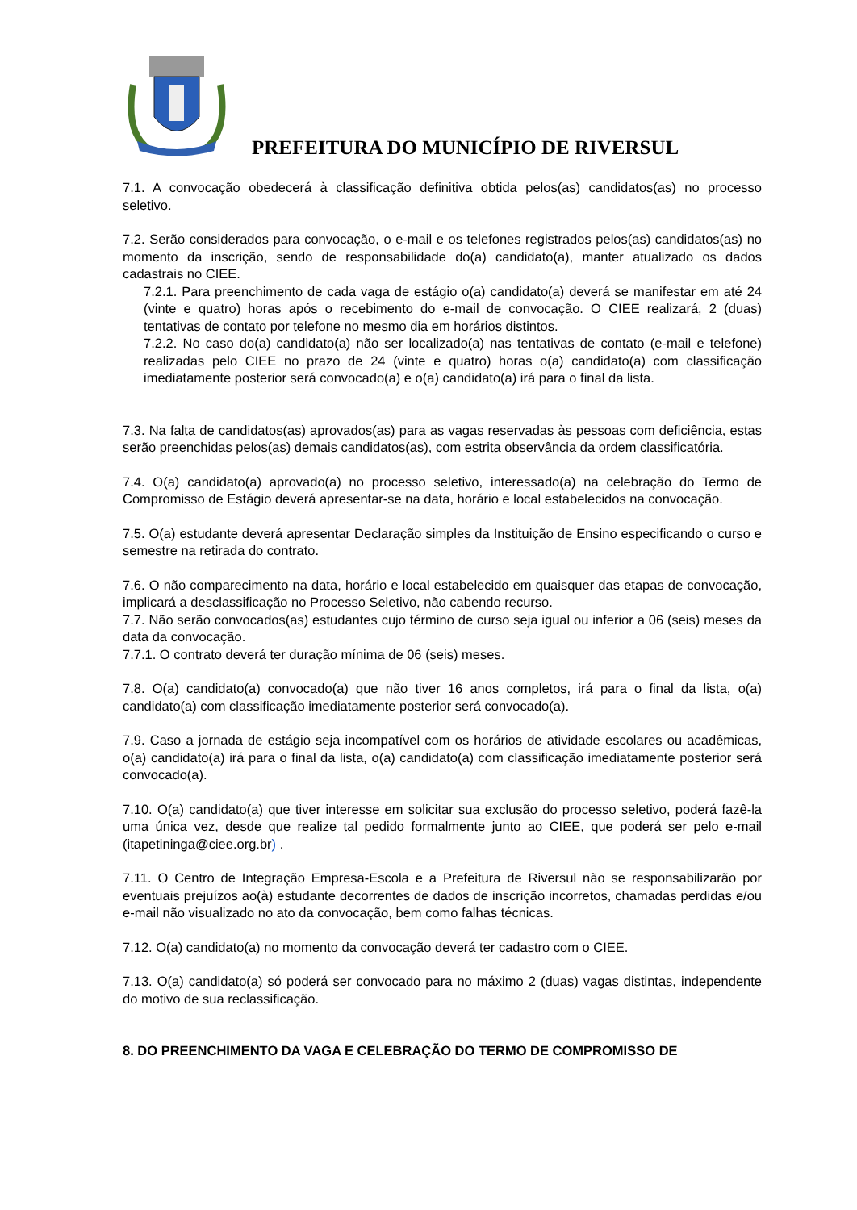PREFEITURA DO MUNICÍPIO DE RIVERSUL
7.1. A convocação obedecerá à classificação definitiva obtida pelos(as) candidatos(as) no processo seletivo.
7.2. Serão considerados para convocação, o e-mail e os telefones registrados pelos(as) candidatos(as) no momento da inscrição, sendo de responsabilidade do(a) candidato(a), manter atualizado os dados cadastrais no CIEE.
7.2.1. Para preenchimento de cada vaga de estágio o(a) candidato(a) deverá se manifestar em até 24 (vinte e quatro) horas após o recebimento do e-mail de convocação. O CIEE realizará, 2 (duas) tentativas de contato por telefone no mesmo dia em horários distintos.
7.2.2. No caso do(a) candidato(a) não ser localizado(a) nas tentativas de contato (e-mail e telefone) realizadas pelo CIEE no prazo de 24 (vinte e quatro) horas o(a) candidato(a) com classificação imediatamente posterior será convocado(a) e o(a) candidato(a) irá para o final da lista.
7.3. Na falta de candidatos(as) aprovados(as) para as vagas reservadas às pessoas com deficiência, estas serão preenchidas pelos(as) demais candidatos(as), com estrita observância da ordem classificatória.
7.4. O(a) candidato(a) aprovado(a) no processo seletivo, interessado(a) na celebração do Termo de Compromisso de Estágio deverá apresentar-se na data, horário e local estabelecidos na convocação.
7.5. O(a) estudante deverá apresentar Declaração simples da Instituição de Ensino especificando o curso e semestre na retirada do contrato.
7.6. O não comparecimento na data, horário e local estabelecido em quaisquer das etapas de convocação, implicará a desclassificação no Processo Seletivo, não cabendo recurso.
7.7. Não serão convocados(as) estudantes cujo término de curso seja igual ou inferior a 06 (seis) meses da data da convocação.
7.7.1. O contrato deverá ter duração mínima de 06 (seis) meses.
7.8. O(a) candidato(a) convocado(a) que não tiver 16 anos completos, irá para o final da lista, o(a) candidato(a) com classificação imediatamente posterior será convocado(a).
7.9. Caso a jornada de estágio seja incompatível com os horários de atividade escolares ou acadêmicas, o(a) candidato(a) irá para o final da lista, o(a) candidato(a) com classificação imediatamente posterior será convocado(a).
7.10. O(a) candidato(a) que tiver interesse em solicitar sua exclusão do processo seletivo, poderá fazê-la uma única vez, desde que realize tal pedido formalmente junto ao CIEE, que poderá ser pelo e-mail (itapetininga@ciee.org.br) .
7.11. O Centro de Integração Empresa-Escola e a Prefeitura de Riversul não se responsabilizarão por eventuais prejuízos ao(à) estudante decorrentes de dados de inscrição incorretos, chamadas perdidas e/ou e-mail não visualizado no ato da convocação, bem como falhas técnicas.
7.12. O(a) candidato(a) no momento da convocação deverá ter cadastro com o CIEE.
7.13. O(a) candidato(a) só poderá ser convocado para no máximo 2 (duas) vagas distintas, independente do motivo de sua reclassificação.
8. DO PREENCHIMENTO DA VAGA E CELEBRAÇÃO DO TERMO DE COMPROMISSO DE